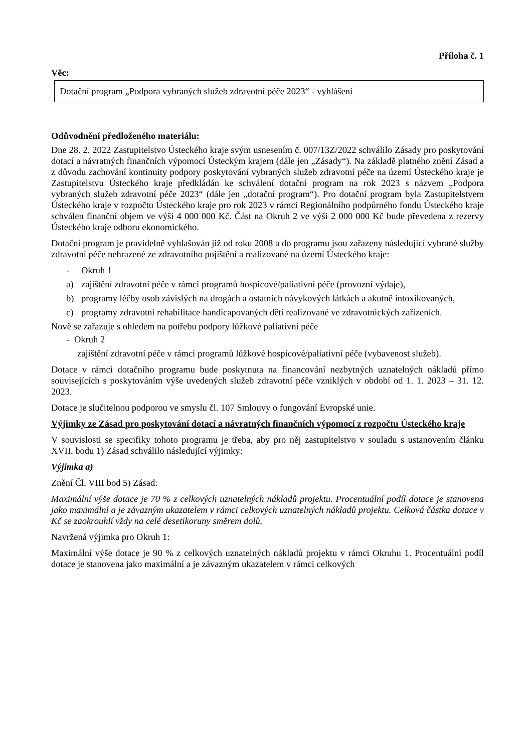Příloha č. 1
Věc:
Dotační program „Podpora vybraných služeb zdravotní péče 2023“ - vyhlášení
Odůvodnění předloženého materiálu:
Dne 28. 2. 2022 Zastupitelstvo Ústeckého kraje svým usnesením č. 007/13Z/2022 schválilo Zásady pro poskytování dotací a návratných finančních výpomocí Ústeckým krajem (dále jen „Zásady“). Na základě platného znění Zásad a z důvodu zachování kontinuity podpory poskytování vybraných služeb zdravotní péče na území Ústeckého kraje je Zastupitelstvu Ústeckého kraje předkládán ke schválení dotační program na rok 2023 s názvem „Podpora vybraných služeb zdravotní péče 2023“ (dále jen „dotační program“). Pro dotační program byla Zastupitelstvem Ústeckého kraje v rozpočtu Ústeckého kraje pro rok 2023 v rámci Regionálního podpůrného fondu Ústeckého kraje schválen finanční objem ve výši 4 000 000 Kč. Část na Okruh 2 ve výši 2 000 000 Kč bude převedena z rezervy Ústeckého kraje odboru ekonomického.
Dotační program je pravidelně vyhlašován již od roku 2008 a do programu jsou zařazeny následující vybrané služby zdravotní péče nehrazené ze zdravotního pojištění a realizované na území Ústeckého kraje:
- Okruh 1
a) zajištění zdravotní péče v rámci programů hospicové/paliativní péče (provozní výdaje),
b) programy léčby osob závislých na drogách a ostatních návykových látkách a akutně intoxikovaných,
c) programy zdravotní rehabilitace handicapovaných dětí realizované ve zdravotnických zařízeních.
Nově se zařazuje s ohledem na potřebu podpory lůžkové paliativní péče
- Okruh 2
zajištění zdravotní péče v rámci programů lůžkové hospicové/paliativní péče (vybavenost služeb).
Dotace v rámci dotačního programu bude poskytnuta na financování nezbytných uznatelných nákladů přímo souvisejících s poskytováním výše uvedených služeb zdravotní péče vzniklých v období od 1. 1. 2023 – 31. 12. 2023.
Dotace je slučitelnou podporou ve smyslu čl. 107 Smlouvy o fungování Evropské unie.
Výjimky ze Zásad pro poskytování dotací a návratných finančních výpomocí z rozpočtu Ústeckého kraje
V souvislosti se specifiky tohoto programu je třeba, aby pro něj zastupitelstvo v souladu s ustanovením článku XVII. bodu 1) Zásad schválilo následující výjimky:
Výjimka a)
Znění Čl. VIII bod 5) Zásad:
Maximální výše dotace je 70 % z celkových uznatelných nákladů projektu. Procentuální podíl dotace je stanovena jako maximální a je závazným ukazatelem v rámci celkových uznatelných nákladů projektu. Celková částka dotace v Kč se zaokrouhlí vždy na celé desetikoruny směrem dolů.
Navržená výjimka pro Okruh 1:
Maximální výše dotace je 90 % z celkových uznatelných nákladů projektu v rámci Okruhu 1. Procentuální podíl dotace je stanovena jako maximální a je závazným ukazatelem v rámci celkových